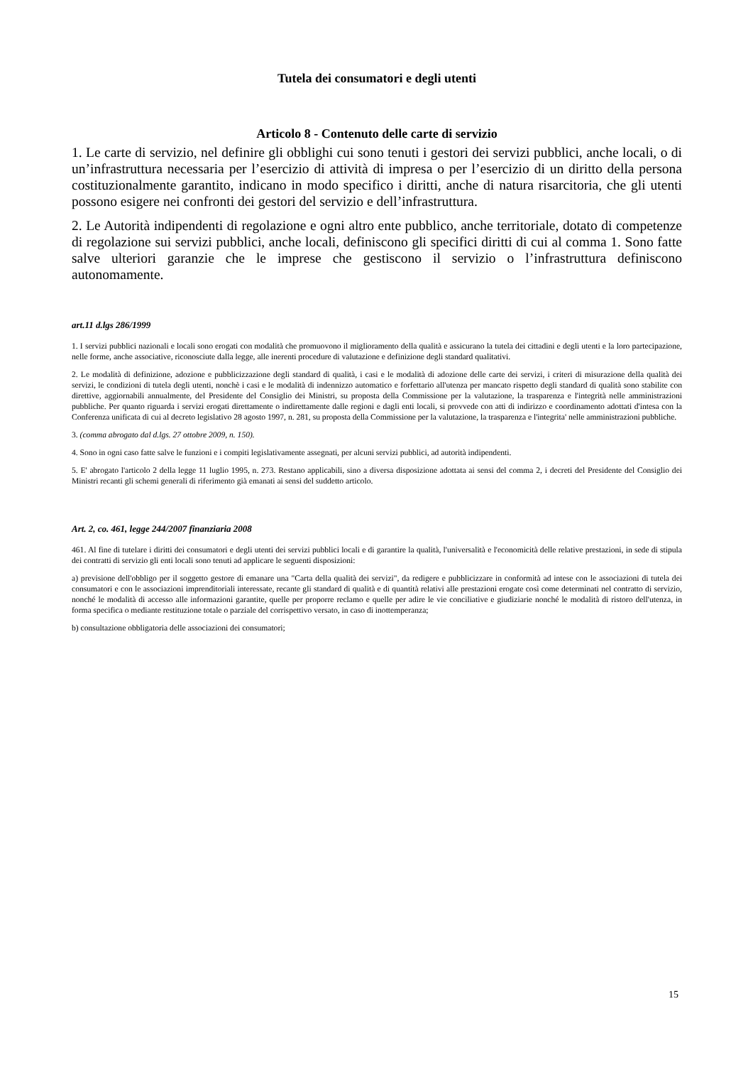Tutela dei consumatori e degli utenti
Articolo 8 - Contenuto delle carte di servizio
1. Le carte di servizio, nel definire gli obblighi cui sono tenuti i gestori dei servizi pubblici, anche locali, o di un’infrastruttura necessaria per l’esercizio di attività di impresa o per l’esercizio di un diritto della persona costituzionalmente garantito, indicano in modo specifico i diritti, anche di natura risarcitoria, che gli utenti possono esigere nei confronti dei gestori del servizio e dell’infrastruttura.
2. Le Autorità indipendenti di regolazione e ogni altro ente pubblico, anche territoriale, dotato di competenze di regolazione sui servizi pubblici, anche locali, definiscono gli specifici diritti di cui al comma 1. Sono fatte salve ulteriori garanzie che le imprese che gestiscono il servizio o l’infrastruttura definiscono autonomamente.
art.11 d.lgs 286/1999
1. I servizi pubblici nazionali e locali sono erogati con modalità che promuovono il miglioramento della qualità e assicurano la tutela dei cittadini e degli utenti e la loro partecipazione, nelle forme, anche associative, riconosciute dalla legge, alle inerenti procedure di valutazione e definizione degli standard qualitativi.
2. Le modalità di definizione, adozione e pubblicizzazione degli standard di qualità, i casi e le modalità di adozione delle carte dei servizi, i criteri di misurazione della qualità dei servizi, le condizioni di tutela degli utenti, nonchè i casi e le modalità di indennizzo automatico e forfettario all'utenza per mancato rispetto degli standard di qualità sono stabilite con direttive, aggiornabili annualmente, del Presidente del Consiglio dei Ministri, su proposta della Commissione per la valutazione, la trasparenza e l'integrità nelle amministrazioni pubbliche. Per quanto riguarda i servizi erogati direttamente o indirettamente dalle regioni e dagli enti locali, si provvede con atti di indirizzo e coordinamento adottati d'intesa con la Conferenza unificata di cui al decreto legislativo 28 agosto 1997, n. 281, su proposta della Commissione per la valutazione, la trasparenza e l'integrita' nelle amministrazioni pubbliche.
3. (comma abrogato dal d.lgs. 27 ottobre 2009, n. 150).
4. Sono in ogni caso fatte salve le funzioni e i compiti legislativamente assegnati, per alcuni servizi pubblici, ad autorità indipendenti.
5. E' abrogato l'articolo 2 della legge 11 luglio 1995, n. 273. Restano applicabili, sino a diversa disposizione adottata ai sensi del comma 2, i decreti del Presidente del Consiglio dei Ministri recanti gli schemi generali di riferimento già emanati ai sensi del suddetto articolo.
Art. 2, co. 461, legge 244/2007 finanziaria 2008
461. Al fine di tutelare i diritti dei consumatori e degli utenti dei servizi pubblici locali e di garantire la qualità, l'universalità e l'economicità delle relative prestazioni, in sede di stipula dei contratti di servizio gli enti locali sono tenuti ad applicare le seguenti disposizioni:
a) previsione dell'obbligo per il soggetto gestore di emanare una "Carta della qualità dei servizi", da redigere e pubblicizzare in conformità ad intese con le associazioni di tutela dei consumatori e con le associazioni imprenditoriali interessate, recante gli standard di qualità e di quantità relativi alle prestazioni erogate così come determinati nel contratto di servizio, nonché le modalità di accesso alle informazioni garantite, quelle per proporre reclamo e quelle per adire le vie conciliative e giudiziarie nonché le modalità di ristoro dell'utenza, in forma specifica o mediante restituzione totale o parziale del corrispettivo versato, in caso di inottemperanza;
b) consultazione obbligatoria delle associazioni dei consumatori;
15